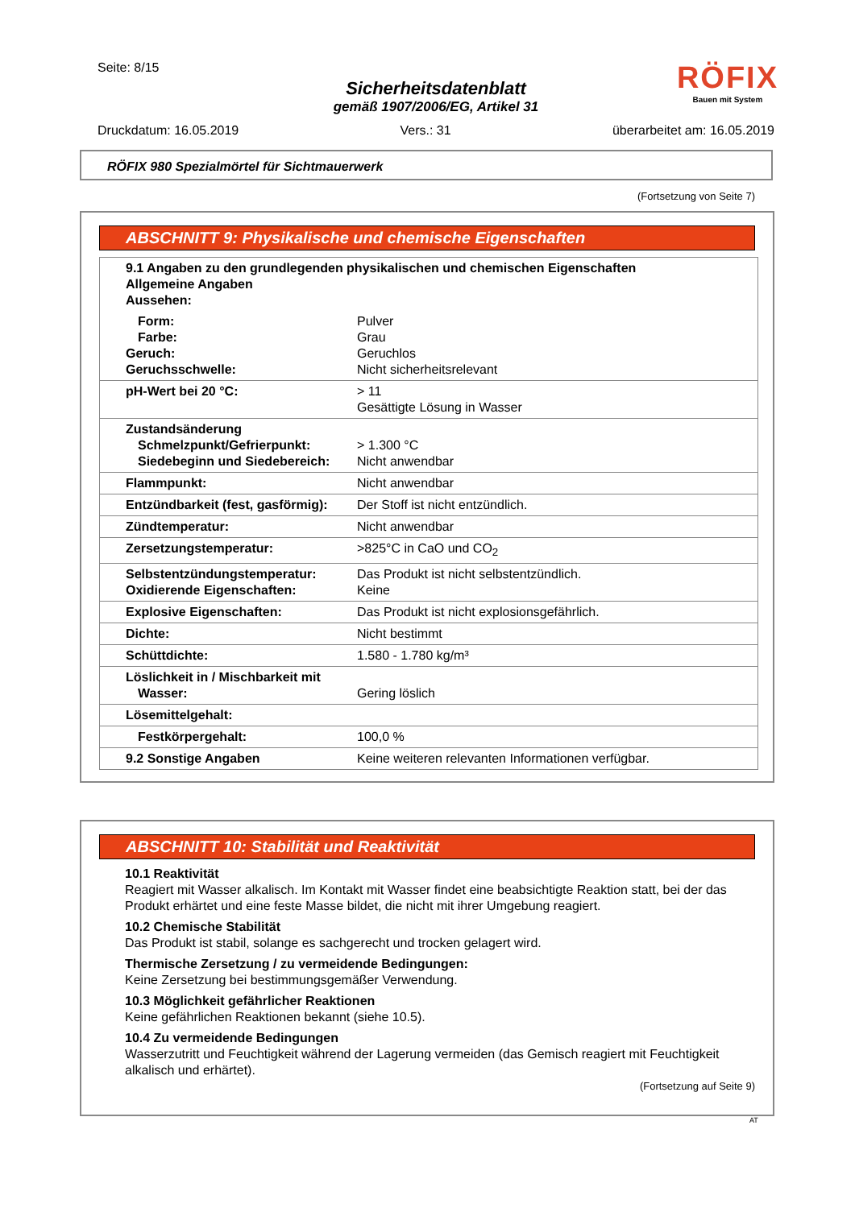Seite: 8/15
Sicherheitsdatenblatt
gemäß 1907/2006/EG, Artikel 31
RÖFIX
Bauen mit System
Druckdatum: 16.05.2019 Vers.: 31 überarbeitet am: 16.05.2019
RÖFIX 980 Spezialmörtel für Sichtmauerwerk
(Fortsetzung von Seite 7)
ABSCHNITT 9: Physikalische und chemische Eigenschaften
| 9.1 Angaben zu den grundlegenden physikalischen und chemischen Eigenschaften Allgemeine Angaben Aussehen: | |
| Form: Farbe: Geruch: Geruchsschwelle: | Pulver Grau Geruchlos Nicht sicherheitsrelevant |
| pH-Wert bei 20 °C: | > 11 Gesättigte Lösung in Wasser |
| Zustandsänderung Schmelzpunkt/Gefrierpunkt: Siedebeginn und Siedebereich: | > 1.300 °C Nicht anwendbar |
| Flammpunkt: | Nicht anwendbar |
| Entzündbarkeit (fest, gasförmig): | Der Stoff ist nicht entzündlich. |
| Zündtemperatur: | Nicht anwendbar |
| Zersetzungstemperatur: | >825°C in CaO und CO<sub>2</sub> |
| Selbstentzündungstemperatur: Oxidierende Eigenschaften: | Das Produkt ist nicht selbstentzündlich. Keine |
| Explosive Eigenschaften: | Das Produkt ist nicht explosionsgefährlich. |
| Dichte: | Nicht bestimmt |
| Schüttdichte: | 1.580 - 1.780 kg/m³ |
| Löslichkeit in / Mischbarkeit mit Wasser: | Gering löslich |
| Lösemittelgehalt: | |
| Festkörpergehalt: | 100,0 % |
| 9.2 Sonstige Angaben | Keine weiteren relevanten Informationen verfügbar. |
ABSCHNITT 10: Stabilität und Reaktivität
10.1 Reaktivität
Reagiert mit Wasser alkalisch. Im Kontakt mit Wasser findet eine beabsichtigte Reaktion statt, bei der das Produkt erhärtet und eine feste Masse bildet, die nicht mit ihrer Umgebung reagiert.
10.2 Chemische Stabilität
Das Produkt ist stabil, solange es sachgerecht und trocken gelagert wird.
Thermische Zersetzung / zu vermeidende Bedingungen:
Keine Zersetzung bei bestimmungsgemäßer Verwendung.
10.3 Möglichkeit gefährlicher Reaktionen
Keine gefährlichen Reaktionen bekannt (siehe 10.5).
10.4 Zu vermeidende Bedingungen
Wasserzutritt und Feuchtigkeit während der Lagerung vermeiden (das Gemisch reagiert mit Feuchtigkeit alkalisch und erhärtet).
(Fortsetzung auf Seite 9)
AT